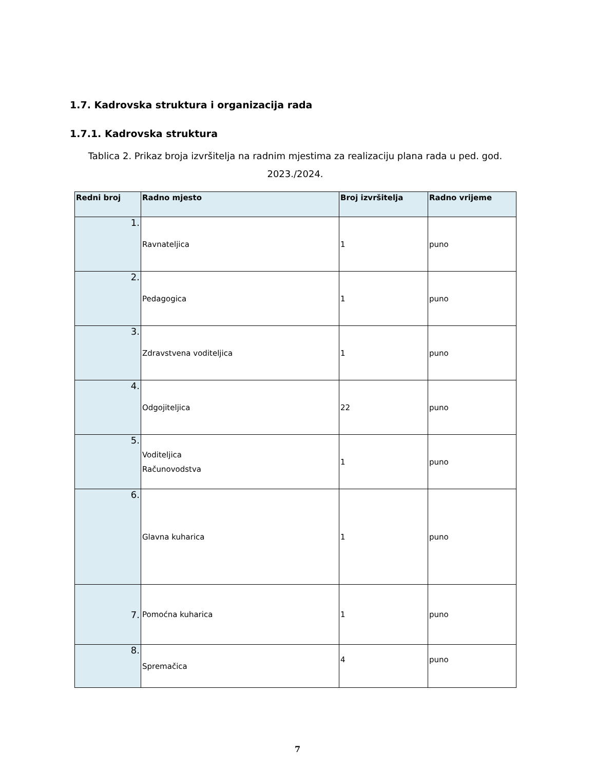1.7. Kadrovska struktura i organizacija rada
1.7.1. Kadrovska struktura
Tablica 2. Prikaz broja izvršitelja na radnim mjestima za realizaciju plana rada u ped. god. 2023./2024.
| Redni broj | Radno mjesto | Broj izvršitelja | Radno vrijeme |
| --- | --- | --- | --- |
| 1. | Ravnateljica | 1 | puno |
| 2. | Pedagogica | 1 | puno |
| 3. | Zdravstvena voditeljica | 1 | puno |
| 4. | Odgojiteljica | 22 | puno |
| 5. | Voditeljica Računovodstva | 1 | puno |
| 6. | Glavna kuharica | 1 | puno |
| 7. | Pomoćna kuharica | 1 | puno |
| 8. | Spremačica | 4 | puno |
7